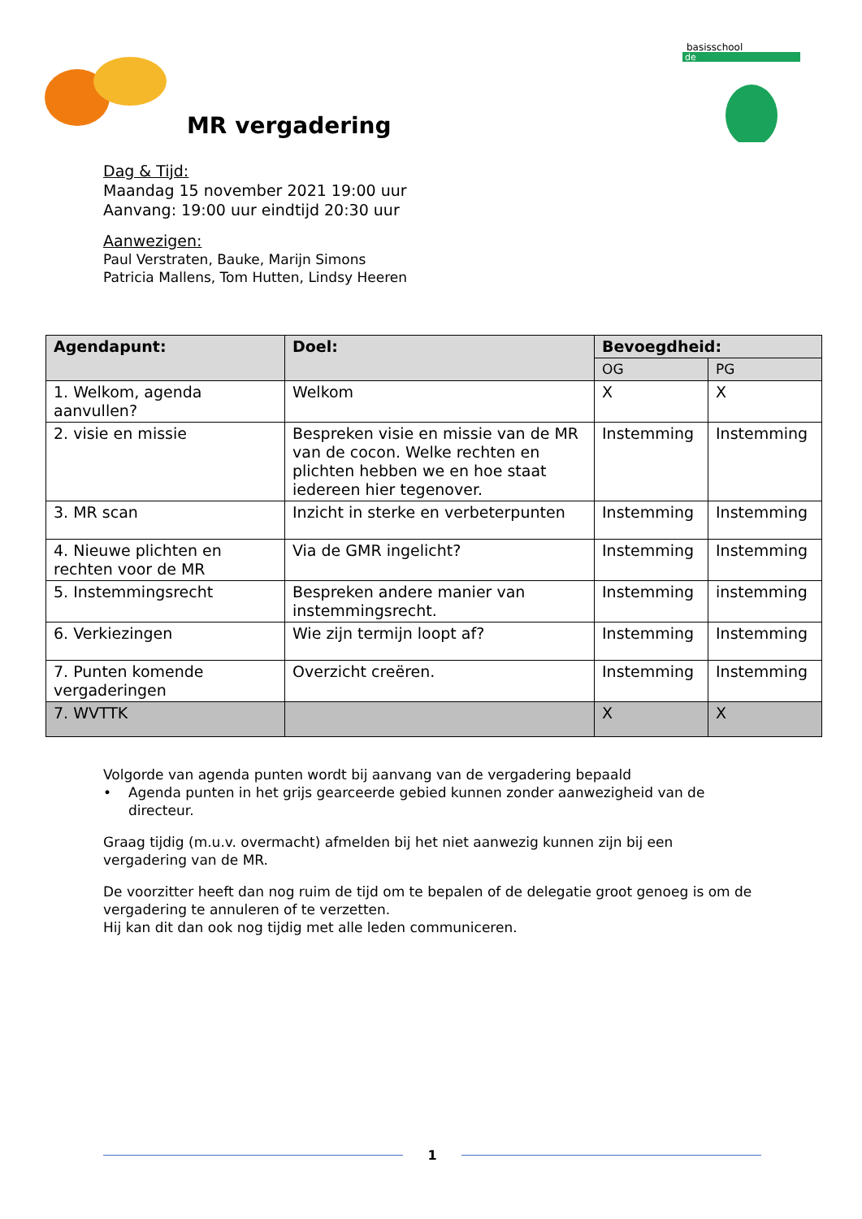basisschool
de
MR vergadering
Dag & Tijd:
Maandag 15 november 2021 19:00 uur
Aanvang: 19:00 uur eindtijd 20:30 uur
Aanwezigen:
Paul Verstraten, Bauke, Marijn Simons
Patricia Mallens, Tom Hutten, Lindsy Heeren
| Agendapunt: | Doel: | Bevoegdheid: | |
| --- | --- | --- | --- |
| | | OG | PG |
| 1. Welkom, agenda aanvullen? | Welkom | X | X |
| 2. visie en missie | Bespreken visie en missie van de MR van de cocon. Welke rechten en plichten hebben we en hoe staat iedereen hier tegenover. | Instemming | Instemming |
| 3. MR scan | Inzicht in sterke en verbeterpunten | Instemming | Instemming |
| 4. Nieuwe plichten en rechten voor de MR | Via de GMR ingelicht? | Instemming | Instemming |
| 5. Instemmingsrecht | Bespreken andere manier van instemmingsrecht. | Instemming | instemming |
| 6. Verkiezingen | Wie zijn termijn loopt af? | Instemming | Instemming |
| 7. Punten komende vergaderingen | Overzicht creëren. | Instemming | Instemming |
| 7. WVTTK | | X | X |
Volgorde van agenda punten wordt bij aanvang van de vergadering bepaald
• Agenda punten in het grijs gearceerde gebied kunnen zonder aanwezigheid van de directeur.
Graag tijdig (m.u.v. overmacht) afmelden bij het niet aanwezig kunnen zijn bij een vergadering van de MR.
De voorzitter heeft dan nog ruim de tijd om te bepalen of de delegatie groot genoeg is om de vergadering te annuleren of te verzetten.
Hij kan dit dan ook nog tijdig met alle leden communiceren.
1